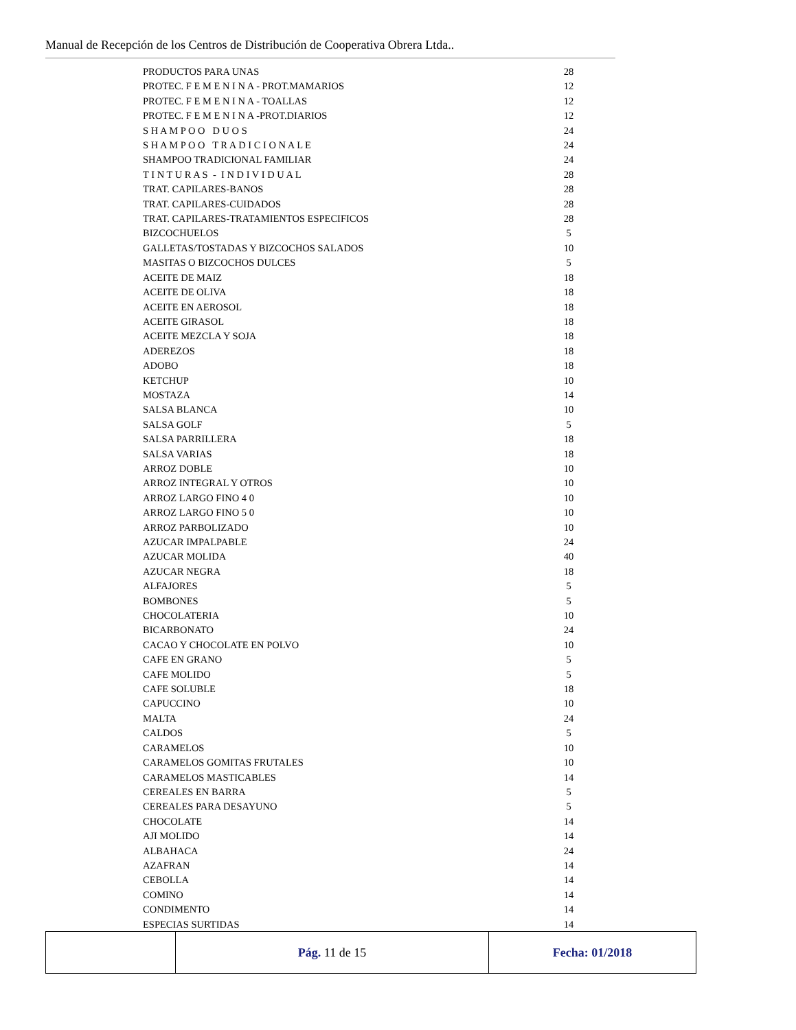Manual de Recepción de los Centros de Distribución de Cooperativa Obrera Ltda..
| PRODUCTOS PARA UNAS | 28 |
| PROTEC. F E M E N I N A - PROT.MAMARIOS | 12 |
| PROTEC. F E M E N I N A - TOALLAS | 12 |
| PROTEC. F E M E N I N A -PROT.DIARIOS | 12 |
| S H A M P O O D U O S | 24 |
| S H A M P O O T R A D I C I O N A L E | 24 |
| SHAMPOO TRADICIONAL FAMILIAR | 24 |
| T I N T U R A S - I N D I V I D U A L | 28 |
| TRAT. CAPILARES-BANOS | 28 |
| TRAT. CAPILARES-CUIDADOS | 28 |
| TRAT. CAPILARES-TRATAMIENTOS ESPECIFICOS | 28 |
| BIZCOCHUELOS | 5 |
| GALLETAS/TOSTADAS Y BIZCOCHOS SALADOS | 10 |
| MASITAS O BIZCOCHOS DULCES | 5 |
| ACEITE DE MAIZ | 18 |
| ACEITE DE OLIVA | 18 |
| ACEITE EN AEROSOL | 18 |
| ACEITE GIRASOL | 18 |
| ACEITE MEZCLA Y SOJA | 18 |
| ADEREZOS | 18 |
| ADOBO | 18 |
| KETCHUP | 10 |
| MOSTAZA | 14 |
| SALSA BLANCA | 10 |
| SALSA GOLF | 5 |
| SALSA PARRILLERA | 18 |
| SALSA VARIAS | 18 |
| ARROZ DOBLE | 10 |
| ARROZ INTEGRAL Y OTROS | 10 |
| ARROZ LARGO FINO 4 0 | 10 |
| ARROZ LARGO FINO 5 0 | 10 |
| ARROZ PARBOLIZADO | 10 |
| AZUCAR IMPALPABLE | 24 |
| AZUCAR MOLIDA | 40 |
| AZUCAR NEGRA | 18 |
| ALFAJORES | 5 |
| BOMBONES | 5 |
| CHOCOLATERIA | 10 |
| BICARBONATO | 24 |
| CACAO Y CHOCOLATE EN POLVO | 10 |
| CAFE EN GRANO | 5 |
| CAFE MOLIDO | 5 |
| CAFE SOLUBLE | 18 |
| CAPUCCINO | 10 |
| MALTA | 24 |
| CALDOS | 5 |
| CARAMELOS | 10 |
| CARAMELOS GOMITAS FRUTALES | 10 |
| CARAMELOS MASTICABLES | 14 |
| CEREALES EN BARRA | 5 |
| CEREALES PARA DESAYUNO | 5 |
| CHOCOLATE | 14 |
| AJI MOLIDO | 14 |
| ALBAHACA | 24 |
| AZAFRAN | 14 |
| CEBOLLA | 14 |
| COMINO | 14 |
| CONDIMENTO | 14 |
| ESPECIAS SURTIDAS | 14 |
| | Pág. 11 de 15 | Fecha: 01/2018 |